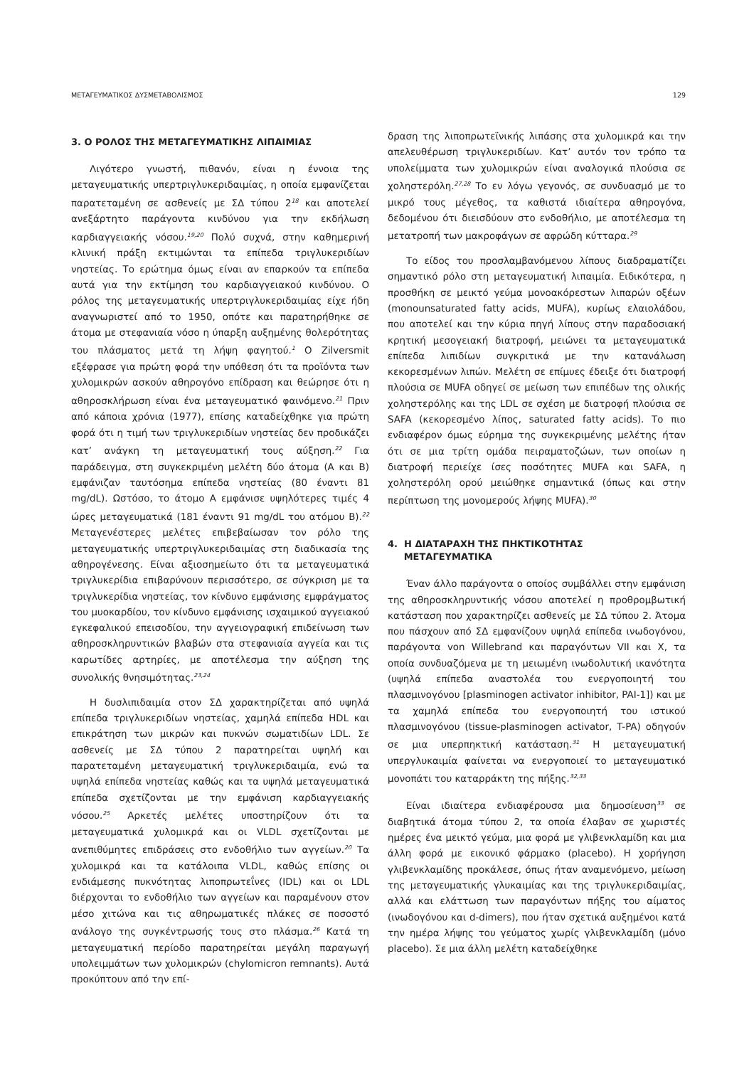ΜΕΤΑΓΕΥΜΑΤΙΚΟΣ ΔΥΣΜΕΤΑΒΟΛΙΣΜΟΣ 129
3. Ο ΡΟΛΟΣ ΤΗΣ ΜΕΤΑΓΕΥΜΑΤΙΚΗΣ ΛΙΠΑΙΜΙΑΣ
Λιγότερο γνωστή, πιθανόν, είναι η έννοια της μεταγευματικής υπερτριγλυκεριδαιμίας, η οποία εμφανίζεται παρατεταμένη σε ασθενείς με ΣΔ τύπου 2<sup>18</sup> και αποτελεί ανεξάρτητο παράγοντα κινδύνου για την εκδήλωση καρδιαγγειακής νόσου.<sup>19,20</sup> Πολύ συχνά, στην καθημερινή κλινική πράξη εκτιμώνται τα επίπεδα τριγλυκεριδίων νηστείας. Το ερώτημα όμως είναι αν επαρκούν τα επίπεδα αυτά για την εκτίμηση του καρδιαγγειακού κινδύνου. Ο ρόλος της μεταγευματικής υπερτριγλυκεριδαιμίας είχε ήδη αναγνωριστεί από το 1950, οπότε και παρατηρήθηκε σε άτομα με στεφανιαία νόσο η ύπαρξη αυξημένης θολερότητας του πλάσματος μετά τη λήψη φαγητού.<sup>1</sup> Ο Zilversmit εξέφρασε για πρώτη φορά την υπόθεση ότι τα προϊόντα των χυλομικρών ασκούν αθηρογόνο επίδραση και θεώρησε ότι η αθηροσκλήρωση είναι ένα μεταγευματικό φαινόμενο.<sup>21</sup> Πριν από κάποια χρόνια (1977), επίσης καταδείχθηκε για πρώτη φορά ότι η τιμή των τριγλυκεριδίων νηστείας δεν προδικάζει κατ’ ανάγκη τη μεταγευματική τους αύξηση.<sup>22</sup> Για παράδειγμα, στη συγκεκριμένη μελέτη δύο άτομα (Α και Β) εμφάνιζαν ταυτόσημα επίπεδα νηστείας (80 έναντι 81 mg/dL). Ωστόσο, το άτομο Α εμφάνισε υψηλότερες τιμές 4 ώρες μεταγευματικά (181 έναντι 91 mg/dL του ατόμου Β).<sup>22</sup> Μεταγενέστερες μελέτες επιβεβαίωσαν τον ρόλο της μεταγευματικής υπερτριγλυκεριδαιμίας στη διαδικασία της αθηρογένεσης. Είναι αξιοσημείωτο ότι τα μεταγευματικά τριγλυκερίδια επιβαρύνουν περισσότερο, σε σύγκριση με τα τριγλυκερίδια νηστείας, τον κίνδυνο εμφάνισης εμφράγματος του μυοκαρδίου, τον κίνδυνο εμφάνισης ισχαιμικού αγγειακού εγκεφαλικού επεισοδίου, την αγγειογραφική επιδείνωση των αθηροσκληρυντικών βλαβών στα στεφανιαία αγγεία και τις καρωτίδες αρτηρίες, με αποτέλεσμα την αύξηση της συνολικής θνησιμότητας.<sup>23,24</sup>
Η δυσλιπιδαιμία στον ΣΔ χαρακτηρίζεται από υψηλά επίπεδα τριγλυκεριδίων νηστείας, χαμηλά επίπεδα HDL και επικράτηση των μικρών και πυκνών σωματιδίων LDL. Σε ασθενείς με ΣΔ τύπου 2 παρατηρείται υψηλή και παρατεταμένη μεταγευματική τριγλυκεριδαιμία, ενώ τα υψηλά επίπεδα νηστείας καθώς και τα υψηλά μεταγευματικά επίπεδα σχετίζονται με την εμφάνιση καρδιαγγειακής νόσου.<sup>25</sup> Αρκετές μελέτες υποστηρίζουν ότι τα μεταγευματικά χυλομικρά και οι VLDL σχετίζονται με ανεπιθύμητες επιδράσεις στο ενδοθήλιο των αγγείων.<sup>20</sup> Τα χυλομικρά και τα κατάλοιπα VLDL, καθώς επίσης οι ενδιάμεσης πυκνότητας λιποπρωτεΐνες (IDL) και οι LDL διέρχονται το ενδοθήλιο των αγγείων και παραμένουν στον μέσο χιτώνα και τις αθηρωματικές πλάκες σε ποσοστό ανάλογο της συγκέντρωσής τους στο πλάσμα.<sup>26</sup> Κατά τη μεταγευματική περίοδο παρατηρείται μεγάλη παραγωγή υπολειμμάτων των χυλομικρών (chylomicron remnants). Αυτά προκύπτουν από την επί-
δραση της λιποπρωτεϊνικής λιπάσης στα χυλομικρά και την απελευθέρωση τριγλυκεριδίων. Κατ’ αυτόν τον τρόπο τα υπολείμματα των χυλομικρών είναι αναλογικά πλούσια σε χοληστερόλη.<sup>27,28</sup> Το εν λόγω γεγονός, σε συνδυασμό με το μικρό τους μέγεθος, τα καθιστά ιδιαίτερα αθηρογόνα, δεδομένου ότι διεισδύουν στο ενδοθήλιο, με αποτέλεσμα τη μετατροπή των μακροφάγων σε αφρώδη κύτταρα.<sup>29</sup>
Το είδος του προσλαμβανόμενου λίπους διαδραματίζει σημαντικό ρόλο στη μεταγευματική λιπαιμία. Ειδικότερα, η προσθήκη σε μεικτό γεύμα μονοακόρεστων λιπαρών οξέων (monounsaturated fatty acids, MUFA), κυρίως ελαιολάδου, που αποτελεί και την κύρια πηγή λίπους στην παραδοσιακή κρητική μεσογειακή διατροφή, μειώνει τα μεταγευματικά επίπεδα λιπιδίων συγκριτικά με την κατανάλωση κεκορεσμένων λιπών. Μελέτη σε επίμυες έδειξε ότι διατροφή πλούσια σε MUFA οδηγεί σε μείωση των επιπέδων της ολικής χοληστερόλης και της LDL σε σχέση με διατροφή πλούσια σε SAFA (κεκορεσμένο λίπος, saturated fatty acids). Το πιο ενδιαφέρον όμως εύρημα της συγκεκριμένης μελέτης ήταν ότι σε μια τρίτη ομάδα πειραματοζώων, των οποίων η διατροφή περιείχε ίσες ποσότητες MUFA και SAFA, η χοληστερόλη ορού μειώθηκε σημαντικά (όπως και στην περίπτωση της μονομερούς λήψης MUFA).<sup>30</sup>
4. Η ΔΙΑΤΑΡΑΧΗ ΤΗΣ ΠΗΚΤΙΚΟΤΗΤΑΣ
ΜΕΤΑΓΕΥΜΑΤΙΚΑ
Έναν άλλο παράγοντα ο οποίος συμβάλλει στην εμφάνιση της αθηροσκληρυντικής νόσου αποτελεί η προθρομβωτική κατάσταση που χαρακτηρίζει ασθενείς με ΣΔ τύπου 2. Άτομα που πάσχουν από ΣΔ εμφανίζουν υψηλά επίπεδα ινωδογόνου, παράγοντα von Willebrand και παραγόντων VII και X, τα οποία συνδυαζόμενα με τη μειωμένη ινωδολυτική ικανότητα (υψηλά επίπεδα αναστολέα του ενεργοποιητή του πλασμινογόνου [plasminogen activator inhibitor, PAI-1]) και με τα χαμηλά επίπεδα του ενεργοποιητή του ιστικού πλασμινογόνου (tissue-plasminogen activator, T-PA) οδηγούν σε μια υπερπηκτική κατάσταση.<sup>31</sup> Η μεταγευματική υπεργλυκαιμία φαίνεται να ενεργοποιεί το μεταγευματικό μονοπάτι του καταρράκτη της πήξης.<sup>32,33</sup>
Είναι ιδιαίτερα ενδιαφέρουσα μια δημοσίευση<sup>33</sup> σε διαβητικά άτομα τύπου 2, τα οποία έλαβαν σε χωριστές ημέρες ένα μεικτό γεύμα, μια φορά με γλιβενκλαμίδη και μια άλλη φορά με εικονικό φάρμακο (placebo). Η χορήγηση γλιβενκλαμίδης προκάλεσε, όπως ήταν αναμενόμενο, μείωση της μεταγευματικής γλυκαιμίας και της τριγλυκεριδαιμίας, αλλά και ελάττωση των παραγόντων πήξης του αίματος (ινωδογόνου και d-dimers), που ήταν σχετικά αυξημένοι κατά την ημέρα λήψης του γεύματος χωρίς γλιβενκλαμίδη (μόνο placebo). Σε μια άλλη μελέτη καταδείχθηκε